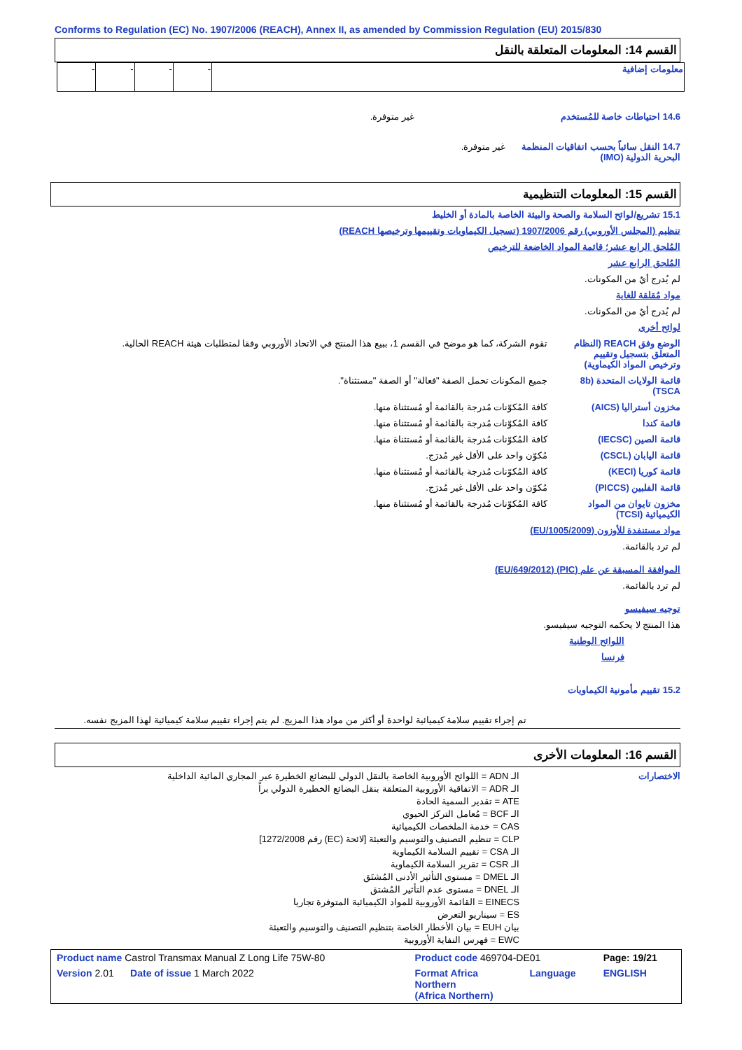Conforms to Regulation (EC) No. 1907/2006 (REACH), Annex II, as amended by Commission Regulation (EU) 2015/830
القسم 14: المعلومات المتعلقة بالنقل
| معلومات إضافية | - | - | - | - |
14.6 احتياطات خاصة للمُستخدم غير متوفرة.
14.7 النقل سائباً بحسب اتفاقيات المنظمة البحرية الدولية (IMO)
غير متوفرة.
القسم 15: المعلومات التنظيمية
15.1 تشريع/لوائح السلامة والصحة والبيئة الخاصة بالمادة أو الخليط
تنظيم (المجلس الأوروبي) رقم 1907/2006 (تسجيل الكيماويات وتقييمها وترخيصها REACH)
المُلحق الرابع عشر؛ قائمة المواد الخاضعة للترخيص
المُلحق الرابع عشر
لم يُدرج أيٌ من المكونات.
مواد مُقلقة للغاية
لم يُدرج أيٌ من المكونات.
لوائح أخرى
الوضع وفق REACH (النظام المتعلق بتسجيل وتقييم وترخيص المواد الكيماوية)
تقوم الشركة، كما هو موضح في القسم 1، ببيع هذا المنتج في الاتحاد الأوروبي وفقا لمتطلبات هيئة REACH الحالية.
قائمة الولايات المتحدة (8b TSCA)
جميع المكونات تحمل الصفة "فعالة" أو الصفة "مستثناة".
مخزون أستراليا (AICS) كافة المُكوّنات مُدرجة بالقائمة أو مُستثناة منها.
قائمة كندا كافة المُكوّنات مُدرجة بالقائمة أو مُستثناة منها.
قائمة الصين (IECSC) كافة المُكوّنات مُدرجة بالقائمة أو مُستثناة منها.
قائمة اليابان (CSCL) مُكوّن واحد على الأقل غير مُدرَج.
قائمة كوريا (KECI) كافة المُكوّنات مُدرجة بالقائمة أو مُستثناة منها.
قائمة الفلبين (PICCS) مُكوّن واحد على الأقل غير مُدرَج.
مخزون تايوان من المواد الكيميائية (TCSI)
كافة المُكوّنات مُدرجة بالقائمة أو مُستثناة منها.
مواد مستنفدة للأوزون (EU/1005/2009)
لم ترد بالقائمة.
الموافقة المسبقة عن علم (PIC) (EU/649/2012)
لم ترد بالقائمة.
توجيه سيفيسو
هذا المنتج لا يحكمه التوجيه سيفيسو.
اللوائح الوطنية
فرنسا
15.2 تقييم مأمونية الكيماويات
تم إجراء تقييم سلامة كيميائية لواحدة أو أكثر من مواد هذا المزيج. لم يتم إجراء تقييم سلامة كيميائية لهذا المزيج نفسه.
القسم 16: المعلومات الأخرى
الاختصارات الـ ADN = اللوائح الأوروبية الخاصة بالنقل الدولي للبضائع الخطيرة عبر المجاري المائية الداخلية
الـ ADR = الاتفاقية الأوروبية المتعلقة بنقل البضائع الخطيرة الدولي براً
ATE = تقدير السمية الحادة
الـ BCF = مُعامل التركز الحيوي
CAS = خدمة الملخصات الكيميائية
CLP = تنظيم التصنيف والتوسيم والتعبئة [لائحة (EC) رقم 1272/2008]
الـ CSA = تقييم السلامة الكيماوية
الـ CSR = تقرير السلامة الكيماوية
الـ DMEL = مستوى التأثير الأدنى المُشتَق
الـ DNEL = مستوى عدم التأثير المُشتق
EINECS = القائمة الأوروبية للمواد الكيميائية المتوفرة تجاريا
ES = سيناريو التعرض
بيان EUH = بيان الأخطار الخاصة بتنظيم التصنيف والتوسيم والتعبئة
EWC = فهرس النفاية الأوروبية
| Product name Castrol Transmax Manual Z Long Life 75W-80 | Product code 469704-DE01 | | Page: 19/21 |
| Version 2.01 Date of issue 1 March 2022 | Format Africa Northern (Africa Northern) | Language | ENGLISH |